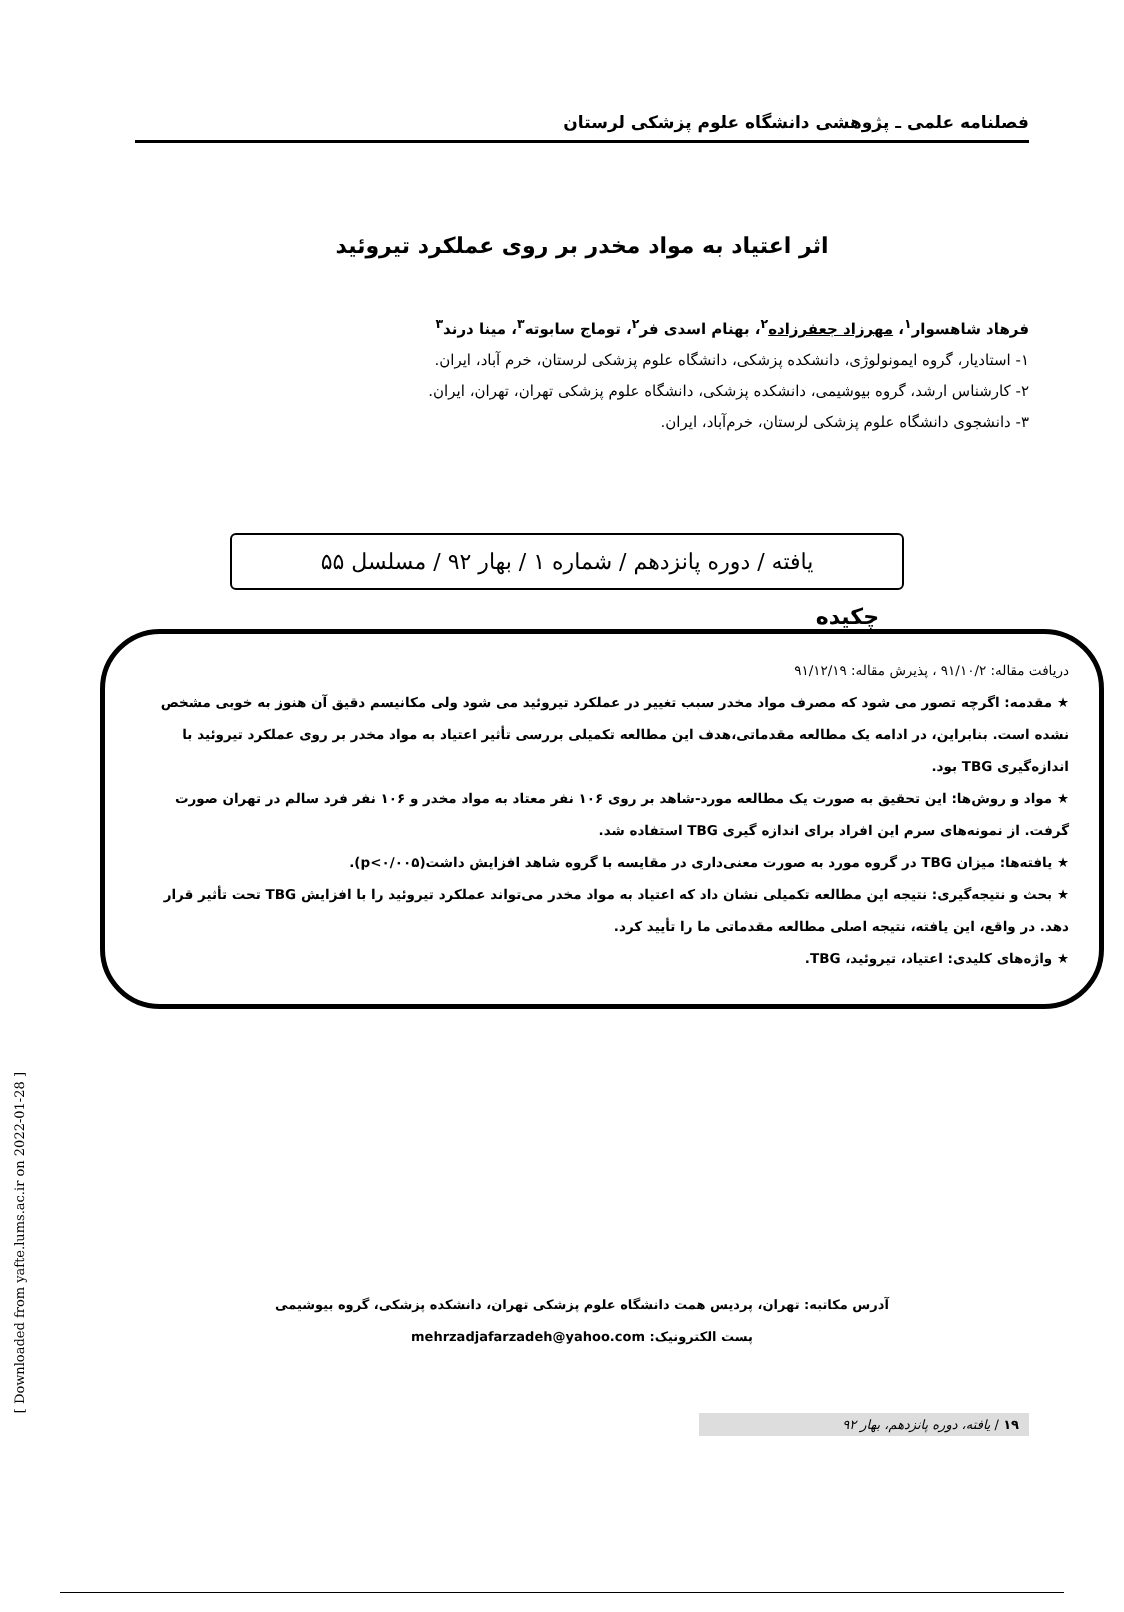فصلنامه علمی ـ پژوهشی دانشگاه علوم پزشکی لرستان
اثر اعتیاد به مواد مخدر بر روی عملکرد تیروئید
فرهاد شاهسوار<sup>۱</sup>، مهرزاد جعفرزاده<sup>۲</sup>، بهنام اسدی فر<sup>۲</sup>، توماج سابوته<sup>۳</sup>، مینا درند<sup>۳</sup>
۱- استادیار، گروه ایمونولوژی، دانشکده پزشکی، دانشگاه علوم پزشکی لرستان، خرم آباد، ایران.
۲- کارشناس ارشد، گروه بیوشیمی، دانشکده پزشکی، دانشگاه علوم پزشکی تهران، تهران، ایران.
۳- دانشجوی دانشگاه علوم پزشکی لرستان، خرم‌آباد، ایران.
یافته / دوره پانزدهم / شماره ۱ / بهار ۹۲ / مسلسل ۵۵
چکیده
دریافت مقاله: ۹۱/۱۰/۲ ، پذیرش مقاله: ۹۱/۱۲/۱۹
★ مقدمه: اگرچه تصور می شود که مصرف مواد مخدر سبب تغییر در عملکرد تیروئید می شود ولی مکانیسم دقیق آن هنوز به خوبی مشخص نشده است. بنابراین، در ادامه یک مطالعه مقدماتی،هدف این مطالعه تکمیلی بررسی تأثیر اعتیاد به مواد مخدر بر روی عملکرد تیروئید با اندازه‌گیری TBG بود.
★ مواد و روش‌ها: این تحقیق به صورت یک مطالعه مورد-شاهد بر روی ۱۰۶ نفر معتاد به مواد مخدر و ۱۰۶ نفر فرد سالم در تهران صورت گرفت. از نمونه‌های سرم این افراد برای اندازه گیری TBG استفاده شد.
★ یافته‌ها: میزان TBG در گروه مورد به صورت معنی‌داری در مقایسه با گروه شاهد افزایش داشت(p<۰/۰۰۵).
★ بحث و نتیجه‌گیری: نتیجه این مطالعه تکمیلی نشان داد که اعتیاد به مواد مخدر می‌تواند عملکرد تیروئید را با افزایش TBG تحت تأثیر قرار دهد. در واقع، این یافته، نتیجه اصلی مطالعه مقدماتی ما را تأیید کرد.
★ واژه‌های کلیدی: اعتیاد، تیروئید، TBG.
آدرس مکاتبه: تهران، پردیس همت دانشگاه علوم پزشکی تهران، دانشکده پزشکی، گروه بیوشیمی
پست الکترونیک: mehrzadjafarzadeh@yahoo.com
۱۹ / یافته، دوره پانزدهم، بهار ۹۲
[ Downloaded from yafte.lums.ac.ir on 2022-01-28 ]